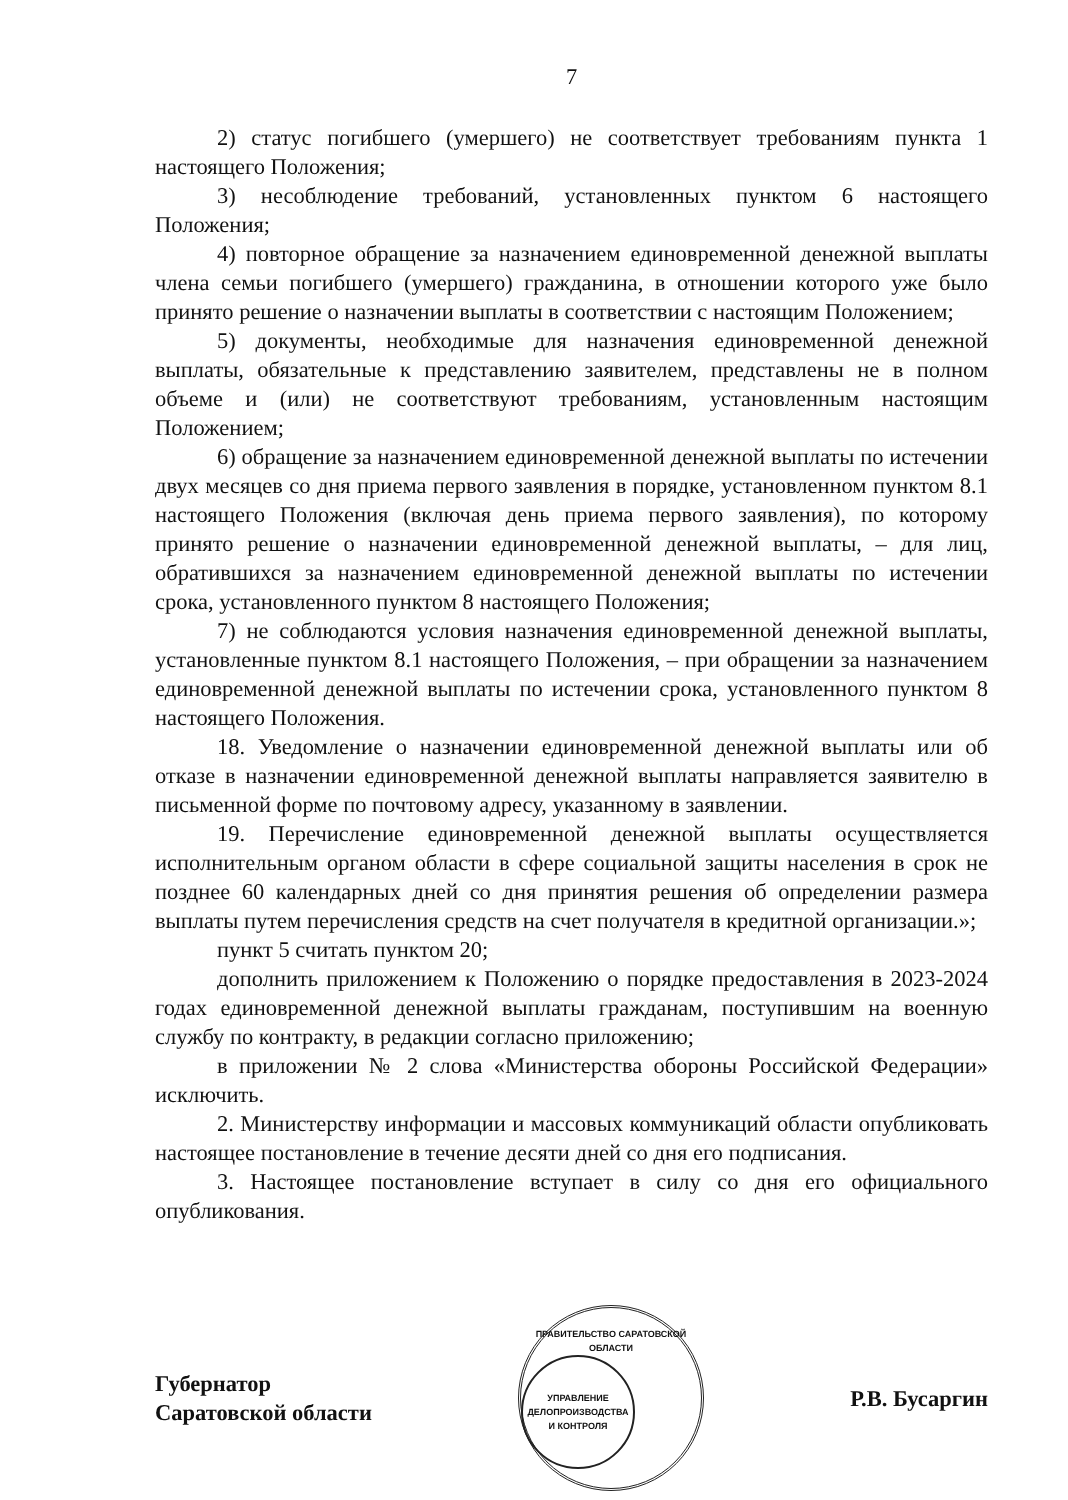7
2) статус погибшего (умершего) не соответствует требованиям пункта 1 настоящего Положения;
3) несоблюдение требований, установленных пунктом 6 настоящего Положения;
4) повторное обращение за назначением единовременной денежной выплаты члена семьи погибшего (умершего) гражданина, в отношении которого уже было принято решение о назначении выплаты в соответствии с настоящим Положением;
5) документы, необходимые для назначения единовременной денежной выплаты, обязательные к представлению заявителем, представлены не в полном объеме и (или) не соответствуют требованиям, установленным настоящим Положением;
6) обращение за назначением единовременной денежной выплаты по истечении двух месяцев со дня приема первого заявления в порядке, установленном пунктом 8.1 настоящего Положения (включая день приема первого заявления), по которому принято решение о назначении единовременной денежной выплаты, – для лиц, обратившихся за назначением единовременной денежной выплаты по истечении срока, установленного пунктом 8 настоящего Положения;
7) не соблюдаются условия назначения единовременной денежной выплаты, установленные пунктом 8.1 настоящего Положения, – при обращении за назначением единовременной денежной выплаты по истечении срока, установленного пунктом 8 настоящего Положения.
18. Уведомление о назначении единовременной денежной выплаты или об отказе в назначении единовременной денежной выплаты направляется заявителю в письменной форме по почтовому адресу, указанному в заявлении.
19. Перечисление единовременной денежной выплаты осуществляется исполнительным органом области в сфере социальной защиты населения в срок не позднее 60 календарных дней со дня принятия решения об определении размера выплаты путем перечисления средств на счет получателя в кредитной организации.»;
пункт 5 считать пунктом 20;
дополнить приложением к Положению о порядке предоставления в 2023-2024 годах единовременной денежной выплаты гражданам, поступившим на военную службу по контракту, в редакции согласно приложению;
в приложении № 2 слова «Министерства обороны Российской Федерации» исключить.
2. Министерству информации и массовых коммуникаций области опубликовать настоящее постановление в течение десяти дней со дня его подписания.
3. Настоящее постановление вступает в силу со дня его официального опубликования.
Губернатор
Саратовской области
ПРАВИТЕЛЬСТВО САРАТОВСКОЙ ОБЛАСТИ
УПРАВЛЕНИЕ
ДЕЛОПРОИЗВОДСТВА
И КОНТРОЛЯ
Р.В. Бусаргин